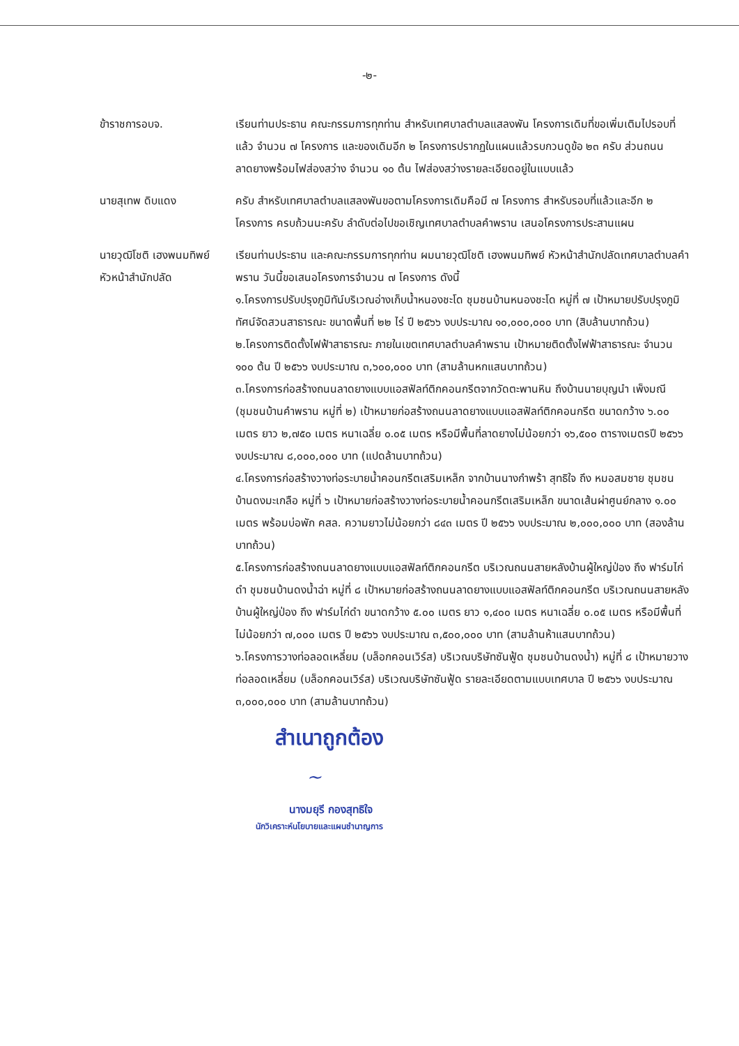-๒-
ข้าราชการอบจ. เรียนท่านประธาน คณะกรรมการทุกท่าน สำหรับเทศบาลตำบลแสลงพัน โครงการเดิมที่ขอเพิ่มเติมไปรอบที่แล้ว จำนวน ๗ โครงการ และของเดิมอีก ๒ โครงการปรากฏในแผนแล้วรบกวนดูข้อ ๒๓ ครับ ส่วนถนนลาดยางพร้อมไฟส่องสว่าง จำนวน ๑๐ ต้น ไฟส่องสว่างรายละเอียดอยู่ในแบบแล้ว
นายสุเทพ ดิบแดง ครับ สำหรับเทศบาลตำบลแสลงพันขอตามโครงการเดิมคือมี ๗ โครงการ สำหรับรอบที่แล้วและอีก ๒ โครงการ ครบถ้วนนะครับ ลำดับต่อไปขอเชิญเทศบาลตำบลคำพราน เสนอโครงการประสานแผน
นายวุฒิโชติ เฮงพนมทิพย์
หัวหน้าสำนักปลัด
เรียนท่านประธาน และคณะกรรมการทุกท่าน ผมนายวุฒิโชติ เฮงพนมทิพย์ หัวหน้าสำนักปลัดเทศบาลตำบลคำพราน วันนี้ขอเสนอโครงการจำนวน ๗ โครงการ ดังนี้
๑.โครงการปรับปรุงภูมิทัน์บริเวณอ่างเก็บน้ำหนองชะโด ชุมชนบ้านหนองชะโด หมู่ที่ ๗ เป้าหมายปรับปรุงภูมิทัศน์จัดสวนสาธารณะ ขนาดพื้นที่ ๒๒ ไร่ ปี ๒๕๖๖ งบประมาณ ๑๐,๐๐๐,๐๐๐ บาท (สิบล้านบาทถ้วน)
๒.โครงการติดตั้งไฟฟ้าสาธารณะ ภายในเขตเทศบาลตำบลคำพราน เป้าหมายติดตั้งไฟฟ้าสาธารณะ จำนวน ๑๐๐ ต้น ปี ๒๕๖๖ งบประมาณ ๓,๖๐๐,๐๐๐ บาท (สามล้านหกแสนบาทถ้วน)
๓.โครงการก่อสร้างถนนลาดยางแบบแอสฟัลท์ติกคอนกรีตจากวัดตะพานหิน ถึงบ้านนายบุญนำ เพ็งมณี (ชุมชนบ้านคำพราน หมู่ที่ ๒) เป้าหมายก่อสร้างถนนลาดยางแบบแอสฟัลท์ติกคอนกรีต ขนาดกว้าง ๖.๐๐ เมตร ยาว ๒,๗๕๐ เมตร หนาเฉลี่ย ๐.๐๕ เมตร หรือมีพื้นที่ลาดยางไม่น้อยกว่า ๑๖,๕๐๐ ตารางเมตรปี ๒๕๖๖ งบประมาณ ๘,๐๐๐,๐๐๐ บาท (แปดล้านบาทถ้วน)
๔.โครงการก่อสร้างวางท่อระบายน้ำคอนกรีตเสริมเหล็ก จากบ้านนางกำพร้า สุทธิใจ ถึง หมอสมชาย ชุมชนบ้านดงมะเกลือ หมู่ที่ ๖ เป้าหมายก่อสร้างวางท่อระบายน้ำคอนกรีตเสริมเหล็ก ขนาดเส้นผ่าศูนย์กลาง ๑.๐๐ เมตร พร้อมบ่อพัก คสล. ความยาวไม่น้อยกว่า ๘๔๓ เมตร ปี ๒๕๖๖ งบประมาณ ๒,๐๐๐,๐๐๐ บาท (สองล้านบาทถ้วน)
๕.โครงการก่อสร้างถนนลาดยางแบบแอสฟัลท์ติกคอนกรีต บริเวณถนนสายหลังบ้านผู้ใหญ่ป่อง ถึง ฟาร์มไก่ดำ ชุมชนบ้านดงน้ำฉ่า หมู่ที่ ๘ เป้าหมายก่อสร้างถนนลาดยางแบบแอสฟัลท์ติกคอนกรีต บริเวณถนนสายหลังบ้านผู้ใหญ่ป่อง ถึง ฟาร์มไก่ดำ ขนาดกว้าง ๕.๐๐ เมตร ยาว ๑,๔๐๐ เมตร หนาเฉลี่ย ๐.๐๕ เมตร หรือมีพื้นที่ไม่น้อยกว่า ๗,๐๐๐ เมตร ปี ๒๕๖๖ งบประมาณ ๓,๕๐๐,๐๐๐ บาท (สามล้านห้าแสนบาทถ้วน)
๖.โครงการวางท่อลอดเหลี่ยม (บล็อกคอนเวิร์ส) บริเวณบริษัทซันฟู้ด ชุมชนบ้านดงน้ำ) หมู่ที่ ๘ เป้าหมายวางท่อลอดเหลี่ยม (บล็อกคอนเวิร์ส) บริเวณบริษัทซันฟู้ด รายละเอียดตามแบบเทศบาล ปี ๒๕๖๖ งบประมาณ ๓,๐๐๐,๐๐๐ บาท (สามล้านบาทถ้วน)
สำเนาถูกต้อง
~
นางมยุรี กองสุทธิใจ
นักวิเคราะห์นโยบายและแผนชำนาญการ